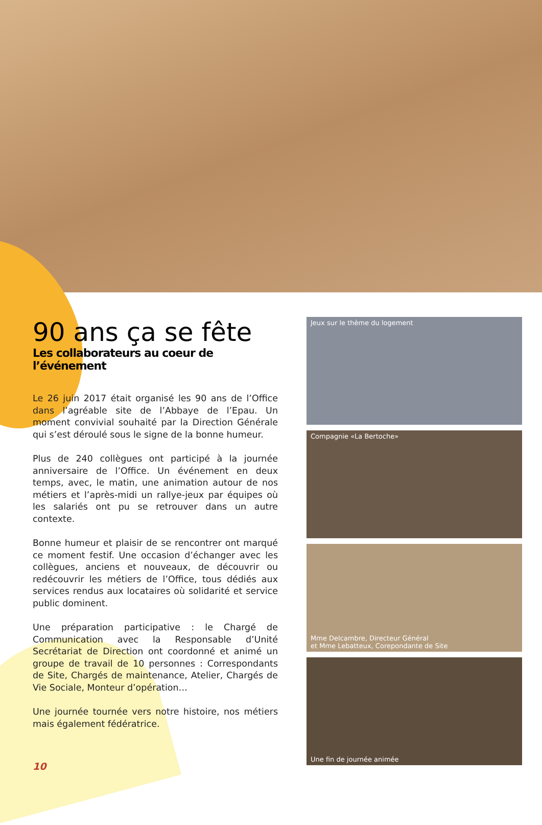90 ans ça se fête
Les collaborateurs au coeur de l’événement
Le 26 juin 2017 était organisé les 90 ans de l’Office dans l’agréable site de l’Abbaye de l’Epau. Un moment convivial souhaité par la Direction Générale qui s’est déroulé sous le signe de la bonne humeur.
Plus de 240 collègues ont participé à la journée anniversaire de l’Office. Un événement en deux temps, avec, le matin, une animation autour de nos métiers et l’après-midi un rallye-jeux par équipes où les salariés ont pu se retrouver dans un autre contexte.
Bonne humeur et plaisir de se rencontrer ont marqué ce moment festif. Une occasion d’échanger avec les collègues, anciens et nouveaux, de découvrir ou redécouvrir les métiers de l’Office, tous dédiés aux services rendus aux locataires où solidarité et service public dominent.
Une préparation participative : le Chargé de Communication avec la Responsable d’Unité Secrétariat de Direction ont coordonné et animé un groupe de travail de 10 personnes : Correspondants de Site, Chargés de maintenance, Atelier, Chargés de Vie Sociale, Monteur d’opération…
Une journée tournée vers notre histoire, nos métiers mais également fédératrice.
10
Jeux sur le thème du logement
Compagnie «La Bertoche»
Mme Delcambre, Directeur Général
et Mme Lebatteux, Corepondante de Site
Une fin de journée animée